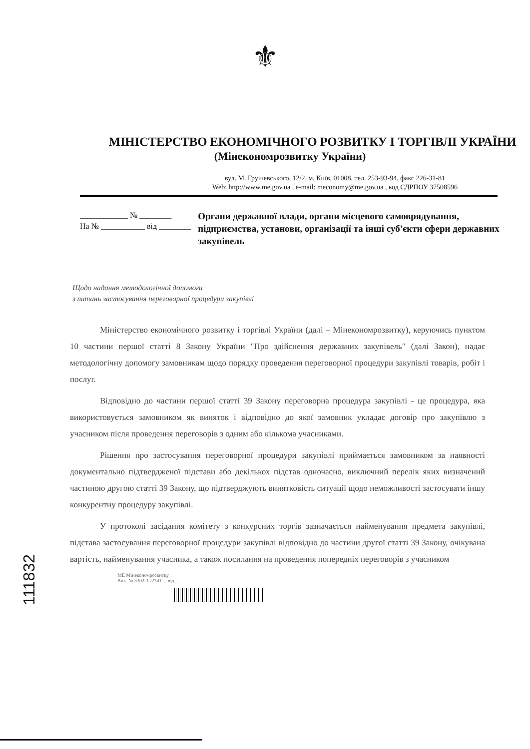⚜
МІНІСТЕРСТВО ЕКОНОМІЧНОГО РОЗВИТКУ І ТОРГІВЛІ УКРАЇНИ
(Мінекономрозвитку України)
вул. М. Грушевського, 12/2, м. Київ, 01008, тел. 253-93-94, факс 226-31-81
Web: http://www.me.gov.ua , e-mail: meconomy@me.gov.ua , код СДРПОУ 37508596
____________ № ________
На № ___________ від ________
Органи державної влади, органи місцевого самоврядування, підприємства, установи, організації та інші суб'єкти сфери державних закупівель
Щодо надання методологічної допомоги
з питань застосування переговорної процедури закупівлі
Міністерство економічного розвитку і торгівлі України (далі – Мінекономрозвитку), керуючись пунктом 10 частини першої статті 8 Закону України "Про здійснення державних закупівель" (далі Закон), надає методологічну допомогу замовникам щодо порядку проведення переговорної процедури закупівлі товарів, робіт і послуг.
Відповідно до частини першої статті 39 Закону переговорна процедура закупівлі - це процедура, яка використовується замовником як виняток і відповідно до якої замовник укладає договір про закупівлю з учасником після проведення переговорів з одним або кількома учасниками.
Рішення про застосування переговорної процедури закупівлі приймається замовником за наявності документально підтвердженої підстави або декількох підстав одночасно, виключний перелік яких визначений частиною другою статті 39 Закону, що підтверджують винятковість ситуації щодо неможливості застосувати іншу конкурентну процедуру закупівлі.
У протоколі засідання комітету з конкурсних торгів зазначається найменування предмета закупівлі, підстава застосування переговорної процедури закупівлі відповідно до частини другої статті 39 Закону, очікувана вартість, найменування учасника, а також посилання на проведення попередніх переговорів з учасником
МЕ Мінекономрозвитку
Вих. № 3302-1-/2741 ... від ...
111832